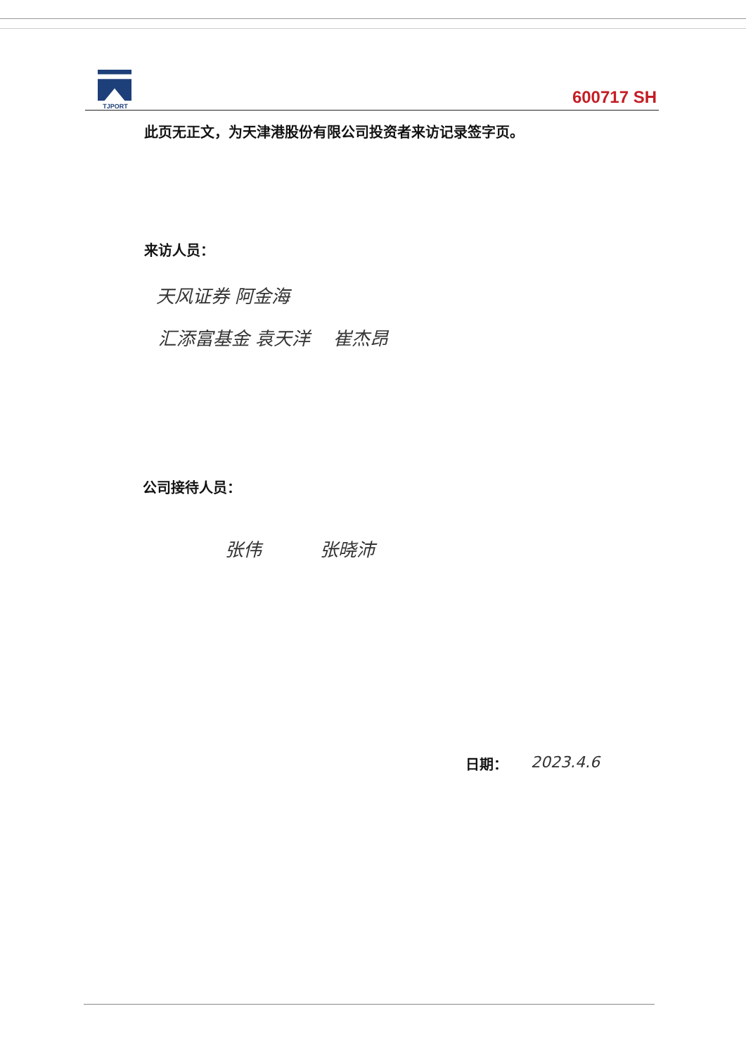TJPORT
600717 SH
此页无正文，为天津港股份有限公司投资者来访记录签字页。
来访人员：
天风证券 阿金海
汇添富基金 袁天洋 崔杰昂
公司接待人员：
张伟 张晓沛
日期： 2023.4.6